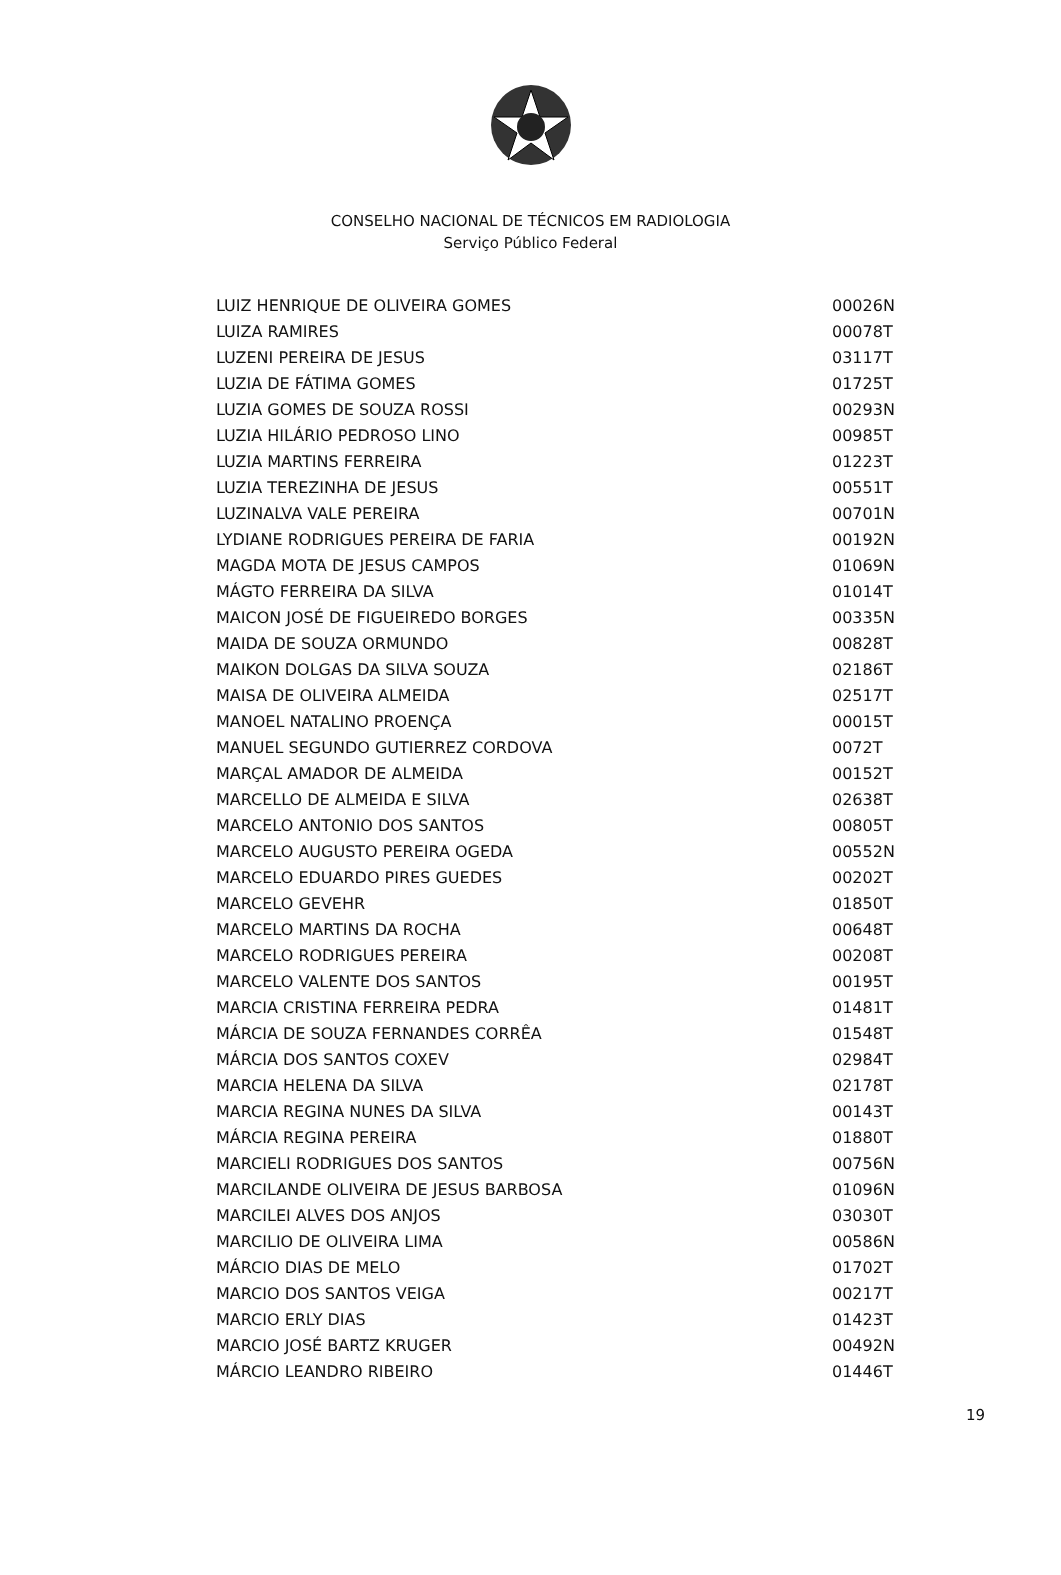CONSELHO NACIONAL DE TÉCNICOS EM RADIOLOGIA
Serviço Público Federal
| LUIZ HENRIQUE DE OLIVEIRA GOMES | 00026N |
| LUIZA RAMIRES | 00078T |
| LUZENI PEREIRA DE JESUS | 03117T |
| LUZIA DE FÁTIMA GOMES | 01725T |
| LUZIA GOMES DE SOUZA ROSSI | 00293N |
| LUZIA HILÁRIO PEDROSO LINO | 00985T |
| LUZIA MARTINS FERREIRA | 01223T |
| LUZIA TEREZINHA DE JESUS | 00551T |
| LUZINALVA VALE PEREIRA | 00701N |
| LYDIANE RODRIGUES PEREIRA DE FARIA | 00192N |
| MAGDA MOTA DE JESUS CAMPOS | 01069N |
| MÁGTO FERREIRA DA SILVA | 01014T |
| MAICON JOSÉ DE FIGUEIREDO BORGES | 00335N |
| MAIDA DE SOUZA ORMUNDO | 00828T |
| MAIKON DOLGAS DA SILVA SOUZA | 02186T |
| MAISA DE OLIVEIRA ALMEIDA | 02517T |
| MANOEL NATALINO PROENÇA | 00015T |
| MANUEL SEGUNDO GUTIERREZ CORDOVA | 0072T |
| MARÇAL AMADOR DE ALMEIDA | 00152T |
| MARCELLO DE ALMEIDA E SILVA | 02638T |
| MARCELO ANTONIO DOS SANTOS | 00805T |
| MARCELO AUGUSTO PEREIRA OGEDA | 00552N |
| MARCELO EDUARDO PIRES GUEDES | 00202T |
| MARCELO GEVEHR | 01850T |
| MARCELO MARTINS DA ROCHA | 00648T |
| MARCELO RODRIGUES PEREIRA | 00208T |
| MARCELO VALENTE DOS SANTOS | 00195T |
| MARCIA CRISTINA FERREIRA PEDRA | 01481T |
| MÁRCIA DE SOUZA FERNANDES CORRÊA | 01548T |
| MÁRCIA DOS SANTOS COXEV | 02984T |
| MARCIA HELENA DA SILVA | 02178T |
| MARCIA REGINA NUNES DA SILVA | 00143T |
| MÁRCIA REGINA PEREIRA | 01880T |
| MARCIELI RODRIGUES DOS SANTOS | 00756N |
| MARCILANDE OLIVEIRA DE JESUS BARBOSA | 01096N |
| MARCILEI ALVES DOS ANJOS | 03030T |
| MARCILIO DE OLIVEIRA LIMA | 00586N |
| MÁRCIO DIAS DE MELO | 01702T |
| MARCIO DOS SANTOS VEIGA | 00217T |
| MARCIO ERLY DIAS | 01423T |
| MARCIO JOSÉ BARTZ KRUGER | 00492N |
| MÁRCIO LEANDRO RIBEIRO | 01446T |
19